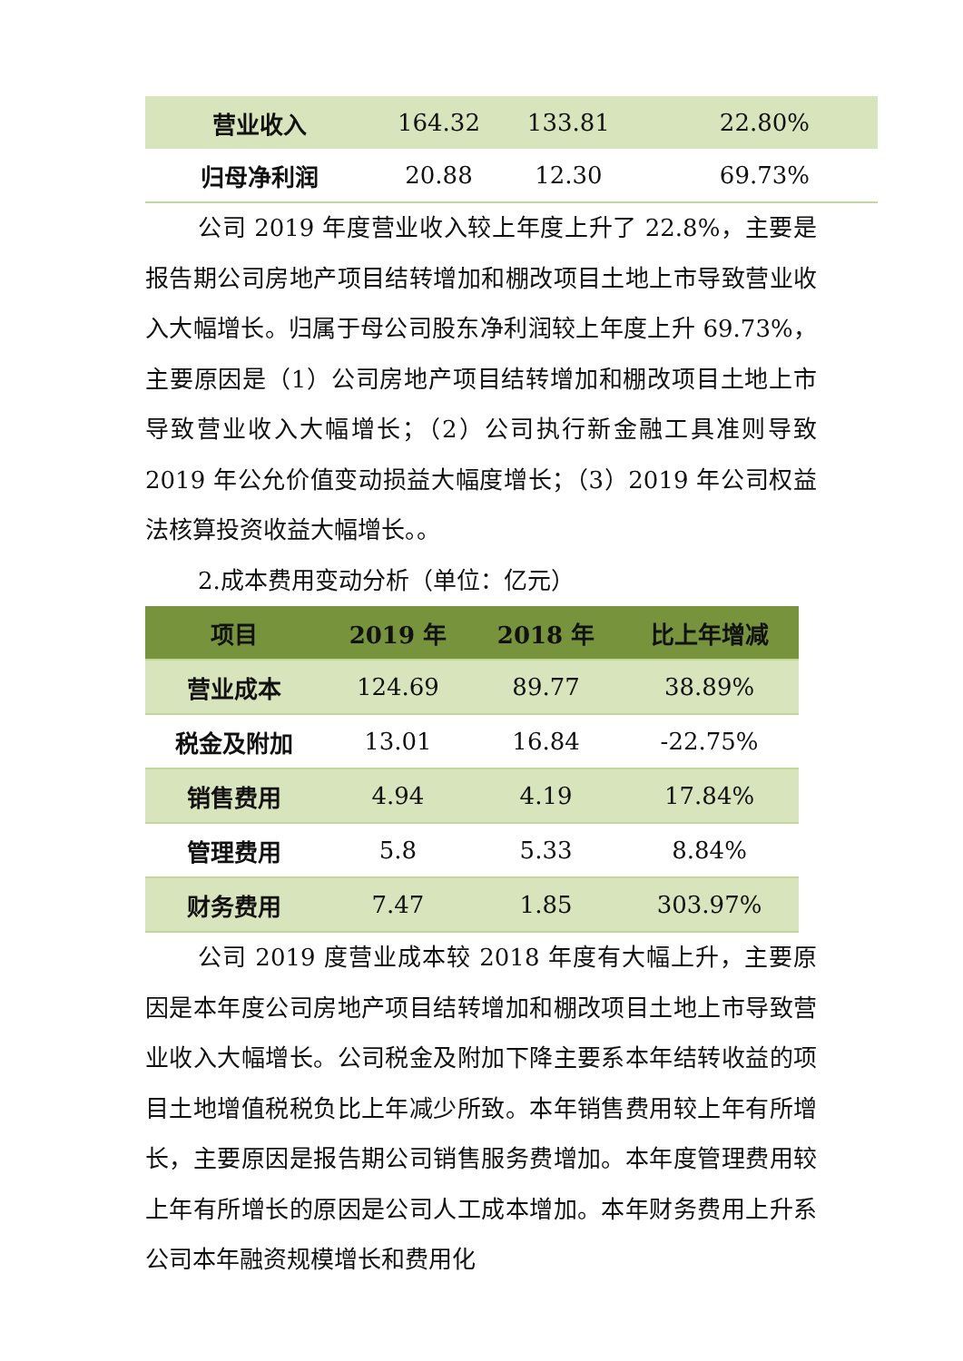| 营业收入 | 164.32 | 133.81 | 22.80% |
| 归母净利润 | 20.88 | 12.30 | 69.73% |
公司 2019 年度营业收入较上年度上升了 22.8%，主要是报告期公司房地产项目结转增加和棚改项目土地上市导致营业收入大幅增长。归属于母公司股东净利润较上年度上升 69.73%，主要原因是（1）公司房地产项目结转增加和棚改项目土地上市导致营业收入大幅增长；（2）公司执行新金融工具准则导致 2019 年公允价值变动损益大幅度增长；（3）2019 年公司权益法核算投资收益大幅增长。。
2.成本费用变动分析（单位：亿元）
| 项目 | 2019 年 | 2018 年 | 比上年增减 |
| --- | --- | --- | --- |
| 营业成本 | 124.69 | 89.77 | 38.89% |
| 税金及附加 | 13.01 | 16.84 | -22.75% |
| 销售费用 | 4.94 | 4.19 | 17.84% |
| 管理费用 | 5.8 | 5.33 | 8.84% |
| 财务费用 | 7.47 | 1.85 | 303.97% |
公司 2019 度营业成本较 2018 年度有大幅上升，主要原因是本年度公司房地产项目结转增加和棚改项目土地上市导致营业收入大幅增长。公司税金及附加下降主要系本年结转收益的项目土地增值税税负比上年减少所致。本年销售费用较上年有所增长，主要原因是报告期公司销售服务费增加。本年度管理费用较上年有所增长的原因是公司人工成本增加。本年财务费用上升系公司本年融资规模增长和费用化